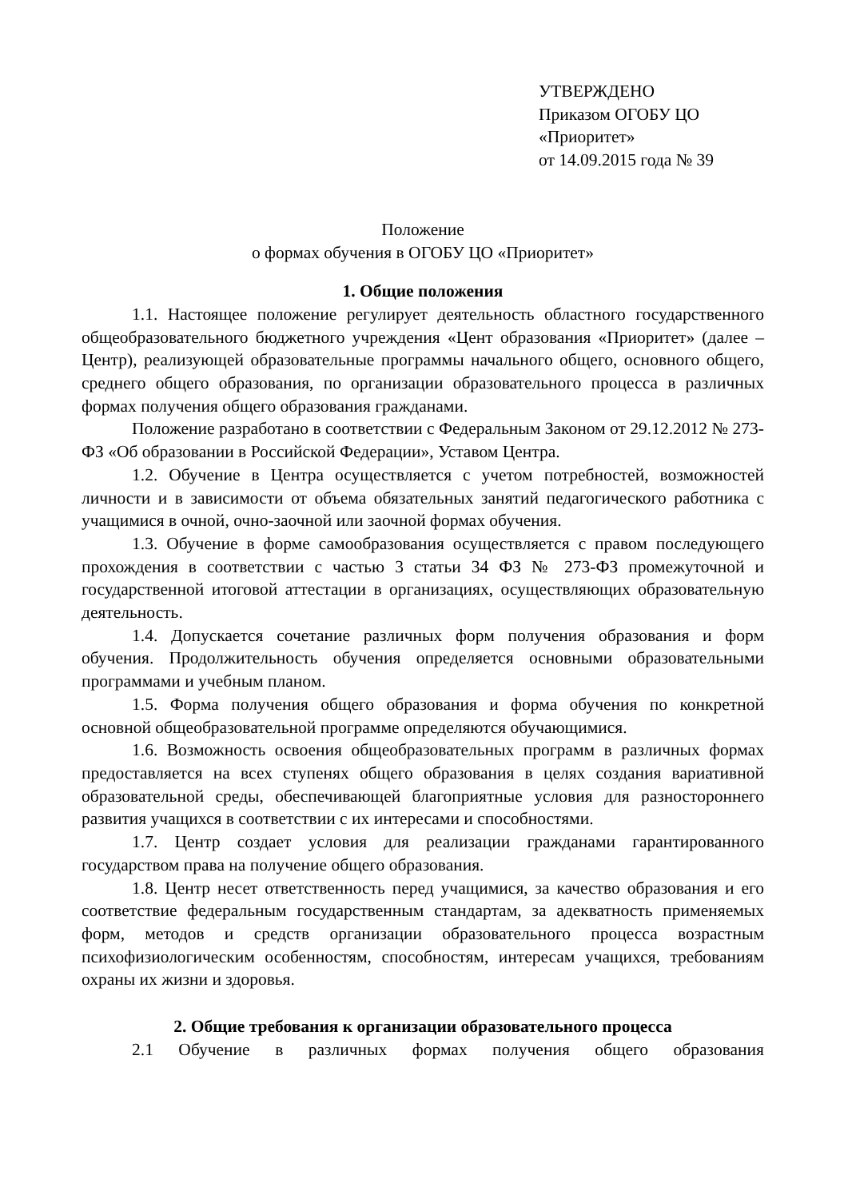УТВЕРЖДЕНО
Приказом ОГОБУ ЦО
«Приоритет»
от 14.09.2015 года № 39
Положение
о формах обучения в ОГОБУ ЦО «Приоритет»
1. Общие положения
1.1. Настоящее положение регулирует деятельность областного государственного общеобразовательного бюджетного учреждения «Цент образования «Приоритет» (далее – Центр), реализующей образовательные программы начального общего, основного общего, среднего общего образования, по организации образовательного процесса в различных формах получения общего образования гражданами.
Положение разработано в соответствии с Федеральным Законом от 29.12.2012 № 273-ФЗ «Об образовании в Российской Федерации», Уставом Центра.
1.2. Обучение в Центра осуществляется с учетом потребностей, возможностей личности и в зависимости от объема обязательных занятий педагогического работника с учащимися в очной, очно-заочной или заочной формах обучения.
1.3. Обучение в форме самообразования осуществляется с правом последующего прохождения в соответствии с частью 3 статьи 34 ФЗ № 273-ФЗ промежуточной и государственной итоговой аттестации в организациях, осуществляющих образовательную деятельность.
1.4. Допускается сочетание различных форм получения образования и форм обучения. Продолжительность обучения определяется основными образовательными программами и учебным планом.
1.5. Форма получения общего образования и форма обучения по конкретной основной общеобразовательной программе определяются обучающимися.
1.6. Возможность освоения общеобразовательных программ в различных формах предоставляется на всех ступенях общего образования в целях создания вариативной образовательной среды, обеспечивающей благоприятные условия для разностороннего развития учащихся в соответствии с их интересами и способностями.
1.7. Центр создает условия для реализации гражданами гарантированного государством права на получение общего образования.
1.8. Центр несет ответственность перед учащимися, за качество образования и его соответствие федеральным государственным стандартам, за адекватность применяемых форм, методов и средств организации образовательного процесса возрастным психофизиологическим особенностям, способностям, интересам учащихся, требованиям охраны их жизни и здоровья.
2. Общие требования к организации образовательного процесса
2.1 Обучение в различных формах получения общего образования